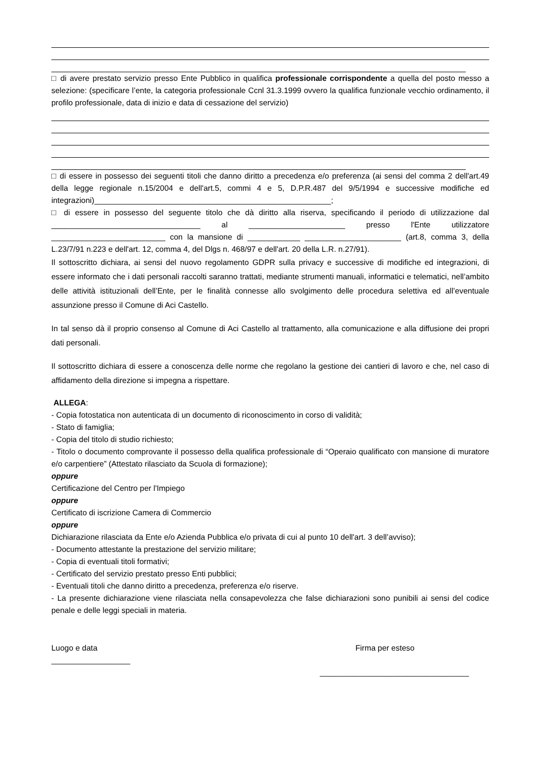□ di avere prestato servizio presso Ente Pubblico in qualifica professionale corrispondente a quella del posto messo a selezione: (specificare l’ente, la categoria professionale Ccnl 31.3.1999 ovvero la qualifica funzionale vecchio ordinamento, il profilo professionale, data di inizio e data di cessazione del servizio)
□ di essere in possesso dei seguenti titoli che danno diritto a precedenza e/o preferenza (ai sensi del comma 2 dell'art.49 della legge regionale n.15/2004 e dell'art.5, commi 4 e 5, D.P.R.487 del 9/5/1994 e successive modifiche ed integrazioni)______________________________________________________;
□ di essere in possesso del seguente titolo che dà diritto alla riserva, specificando il periodo di utilizzazione dal __________________________________ al ______________________ presso l'Ente utilizzatore __________________________ con la mansione di ____________ ______________________ (art.8, comma 3, della L.23/7/91 n.223 e dell'art. 12, comma 4, del Dlgs n. 468/97 e dell'art. 20 della L.R. n.27/91).
Il sottoscritto dichiara, ai sensi del nuovo regolamento GDPR sulla privacy e successive di modifiche ed integrazioni, di essere informato che i dati personali raccolti saranno trattati, mediante strumenti manuali, informatici e telematici, nell’ambito delle attività istituzionali dell’Ente, per le finalità connesse allo svolgimento delle procedura selettiva ed all’eventuale assunzione presso il Comune di Aci Castello.
In tal senso dà il proprio consenso al Comune di Aci Castello al trattamento, alla comunicazione e alla diffusione dei propri dati personali.
Il sottoscritto dichiara di essere a conoscenza delle norme che regolano la gestione dei cantieri di lavoro e che, nel caso di affidamento della direzione si impegna a rispettare.
ALLEGA:
- Copia fotostatica non autenticata di un documento di riconoscimento in corso di validità;
- Stato di famiglia;
- Copia del titolo di studio richiesto;
- Titolo o documento comprovante il possesso della qualifica professionale di “Operaio qualificato con mansione di muratore e/o carpentiere” (Attestato rilasciato da Scuola di formazione);
oppure
Certificazione del Centro per l'Impiego
oppure
Certificato di iscrizione Camera di Commercio
oppure
Dichiarazione rilasciata da Ente e/o Azienda Pubblica e/o privata di cui al punto 10 dell'art. 3 dell’avviso);
- Documento attestante la prestazione del servizio militare;
- Copia di eventuali titoli formativi;
- Certificato del servizio prestato presso Enti pubblici;
- Eventuali titoli che danno diritto a precedenza, preferenza e/o riserve.
- La presente dichiarazione viene rilasciata nella consapevolezza che false dichiarazioni sono punibili ai sensi del codice penale e delle leggi speciali in materia.
Luogo e data
__________________
Firma per esteso
__________________________________